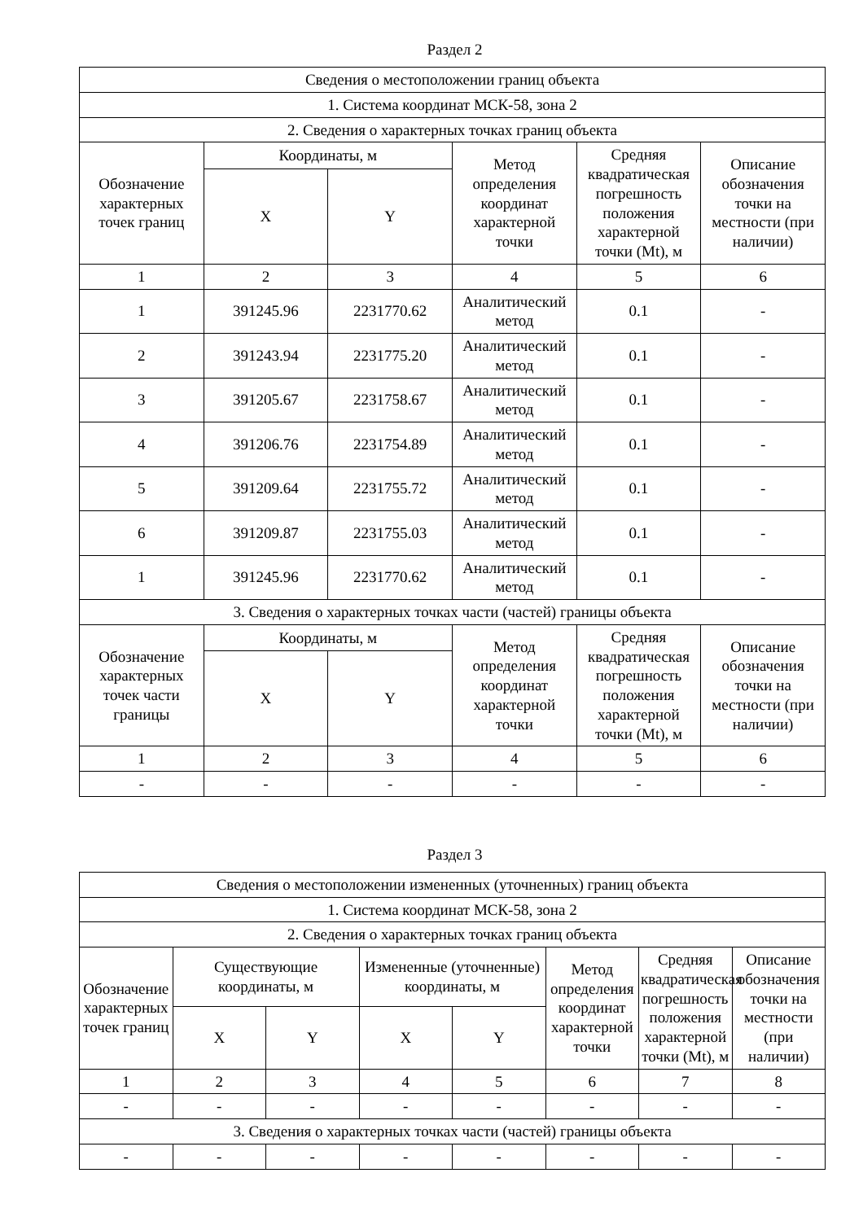Раздел 2
| Сведения о местоположении границ объекта | | | | | |
| 1. Система координат МСК-58, зона 2 | | | | | |
| 2. Сведения о характерных точках границ объекта | | | | | |
| Обозначение характерных точек границ | Координаты, м | | Метод определения координат характерной точки | Средняя квадратическая погрешность положения характерной точки (Mt), м | Описание обозначения точки на местности (при наличии) |
| | X | Y | | | |
| 1 | 2 | 3 | 4 | 5 | 6 |
| 1 | 391245.96 | 2231770.62 | Аналитический метод | 0.1 | - |
| 2 | 391243.94 | 2231775.20 | Аналитический метод | 0.1 | - |
| 3 | 391205.67 | 2231758.67 | Аналитический метод | 0.1 | - |
| 4 | 391206.76 | 2231754.89 | Аналитический метод | 0.1 | - |
| 5 | 391209.64 | 2231755.72 | Аналитический метод | 0.1 | - |
| 6 | 391209.87 | 2231755.03 | Аналитический метод | 0.1 | - |
| 1 | 391245.96 | 2231770.62 | Аналитический метод | 0.1 | - |
| 3. Сведения о характерных точках части (частей) границы объекта | | | | | |
| Обозначение характерных точек части границы | Координаты, м | | Метод определения координат характерной точки | Средняя квадратическая погрешность положения характерной точки (Mt), м | Описание обозначения точки на местности (при наличии) |
| | X | Y | | | |
| 1 | 2 | 3 | 4 | 5 | 6 |
| - | - | - | - | - | - |
Раздел 3
| Сведения о местоположении измененных (уточненных) границ объекта | | | | | | | |
| 1. Система координат МСК-58, зона 2 | | | | | | | |
| 2. Сведения о характерных точках границ объекта | | | | | | | |
| Обозначение характерных точек границ | Существующие координаты, м | | Измененные (уточненные) координаты, м | | Метод определения координат характерной точки | Средняя квадратическая погрешность положения характерной точки (Mt), м | Описание обозначения точки на местности (при наличии) |
| | X | Y | X | Y | | | |
| 1 | 2 | 3 | 4 | 5 | 6 | 7 | 8 |
| - | - | - | - | - | - | - | - |
| 3. Сведения о характерных точках части (частей) границы объекта | | | | | | | |
| - | - | - | - | - | - | - | - |